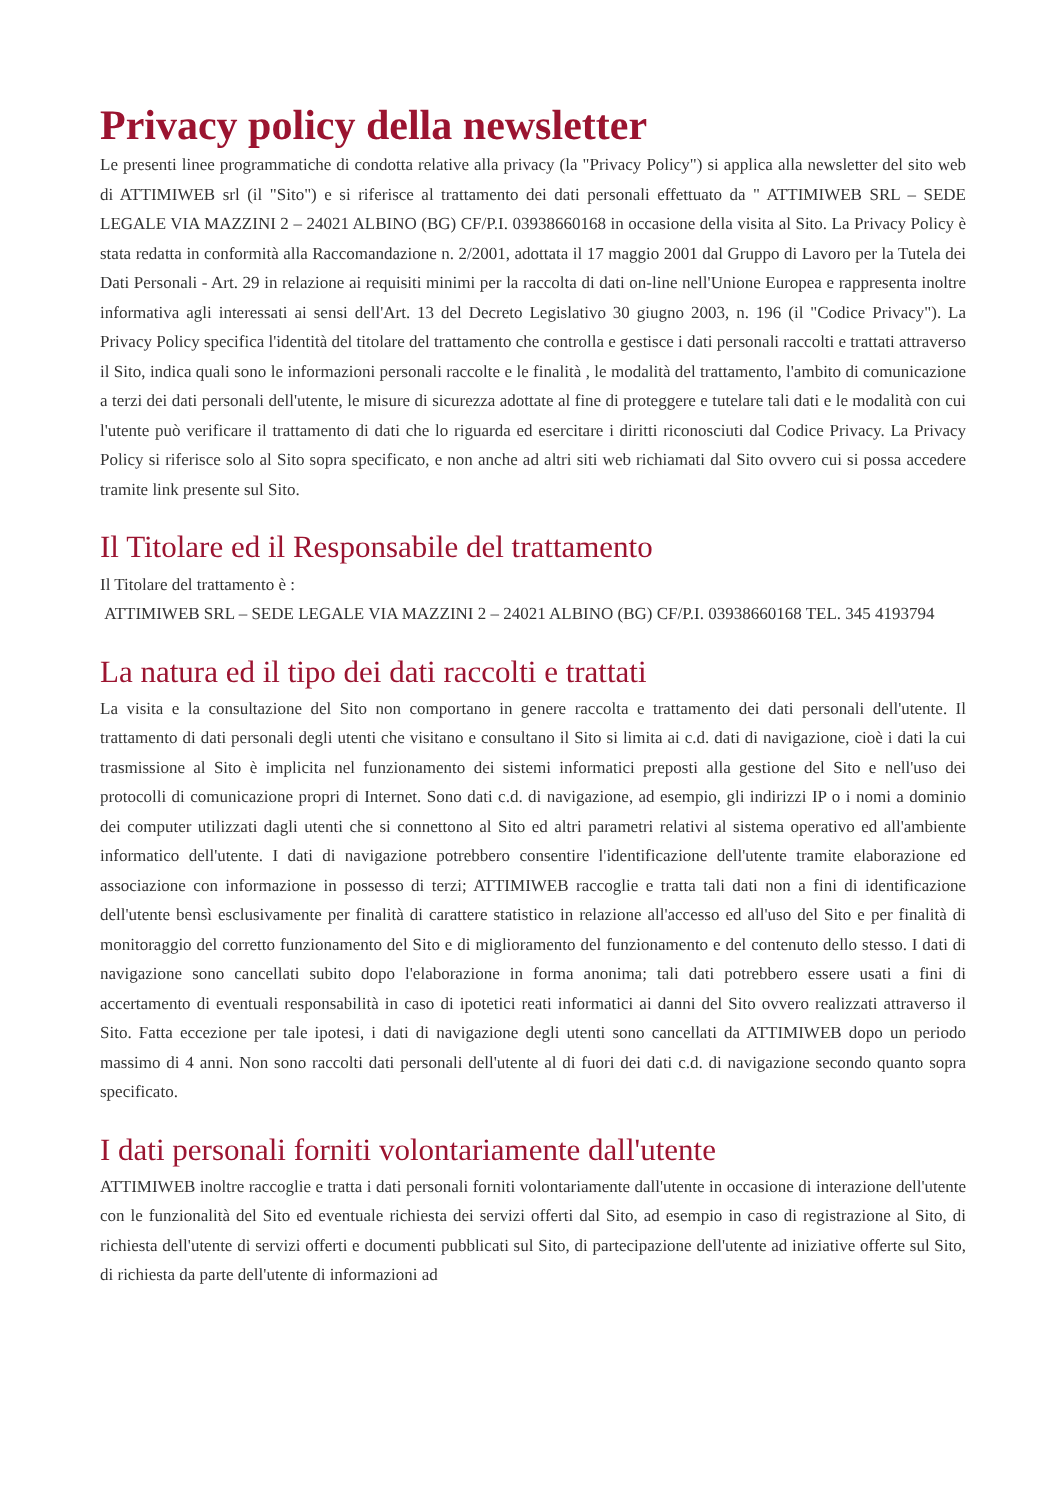Privacy policy della newsletter
Le presenti linee programmatiche di condotta relative alla privacy (la "Privacy Policy") si applica alla newsletter del sito web di ATTIMIWEB srl (il "Sito") e si riferisce al trattamento dei dati personali effettuato da " ATTIMIWEB SRL – SEDE LEGALE VIA MAZZINI 2 – 24021 ALBINO (BG) CF/P.I. 03938660168 in occasione della visita al Sito. La Privacy Policy è stata redatta in conformità alla Raccomandazione n. 2/2001, adottata il 17 maggio 2001 dal Gruppo di Lavoro per la Tutela dei Dati Personali - Art. 29 in relazione ai requisiti minimi per la raccolta di dati on-line nell'Unione Europea e rappresenta inoltre informativa agli interessati ai sensi dell'Art. 13 del Decreto Legislativo 30 giugno 2003, n. 196 (il "Codice Privacy"). La Privacy Policy specifica l'identità del titolare del trattamento che controlla e gestisce i dati personali raccolti e trattati attraverso il Sito, indica quali sono le informazioni personali raccolte e le finalità , le modalità del trattamento, l'ambito di comunicazione a terzi dei dati personali dell'utente, le misure di sicurezza adottate al fine di proteggere e tutelare tali dati e le modalità con cui l'utente può verificare il trattamento di dati che lo riguarda ed esercitare i diritti riconosciuti dal Codice Privacy. La Privacy Policy si riferisce solo al Sito sopra specificato, e non anche ad altri siti web richiamati dal Sito ovvero cui si possa accedere tramite link presente sul Sito.
Il Titolare ed il Responsabile del trattamento
Il Titolare del trattamento è :
ATTIMIWEB SRL – SEDE LEGALE VIA MAZZINI 2 – 24021 ALBINO (BG) CF/P.I. 03938660168 TEL. 345 4193794
La natura ed il tipo dei dati raccolti e trattati
La visita e la consultazione del Sito non comportano in genere raccolta e trattamento dei dati personali dell'utente. Il trattamento di dati personali degli utenti che visitano e consultano il Sito si limita ai c.d. dati di navigazione, cioè i dati la cui trasmissione al Sito è implicita nel funzionamento dei sistemi informatici preposti alla gestione del Sito e nell'uso dei protocolli di comunicazione propri di Internet. Sono dati c.d. di navigazione, ad esempio, gli indirizzi IP o i nomi a dominio dei computer utilizzati dagli utenti che si connettono al Sito ed altri parametri relativi al sistema operativo ed all'ambiente informatico dell'utente. I dati di navigazione potrebbero consentire l'identificazione dell'utente tramite elaborazione ed associazione con informazione in possesso di terzi; ATTIMIWEB raccoglie e tratta tali dati non a fini di identificazione dell'utente bensì esclusivamente per finalità di carattere statistico in relazione all'accesso ed all'uso del Sito e per finalità di monitoraggio del corretto funzionamento del Sito e di miglioramento del funzionamento e del contenuto dello stesso. I dati di navigazione sono cancellati subito dopo l'elaborazione in forma anonima; tali dati potrebbero essere usati a fini di accertamento di eventuali responsabilità in caso di ipotetici reati informatici ai danni del Sito ovvero realizzati attraverso il Sito. Fatta eccezione per tale ipotesi, i dati di navigazione degli utenti sono cancellati da ATTIMIWEB dopo un periodo massimo di 4 anni. Non sono raccolti dati personali dell'utente al di fuori dei dati c.d. di navigazione secondo quanto sopra specificato.
I dati personali forniti volontariamente dall'utente
ATTIMIWEB inoltre raccoglie e tratta i dati personali forniti volontariamente dall'utente in occasione di interazione dell'utente con le funzionalità del Sito ed eventuale richiesta dei servizi offerti dal Sito, ad esempio in caso di registrazione al Sito, di richiesta dell'utente di servizi offerti e documenti pubblicati sul Sito, di partecipazione dell'utente ad iniziative offerte sul Sito, di richiesta da parte dell'utente di informazioni ad